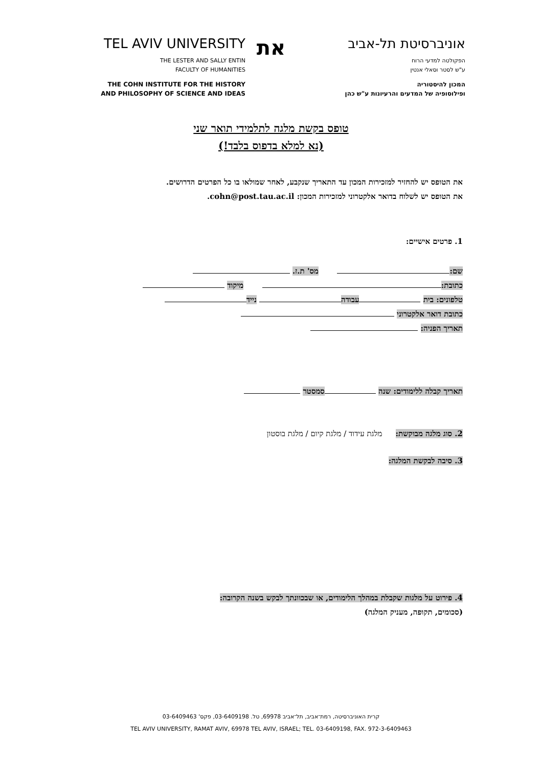TEL AVIV UNIVERSITY
THE LESTER AND SALLY ENTIN
FACULTY OF HUMANITIES
THE COHN INSTITUTE FOR THE HISTORY
AND PHILOSOPHY OF SCIENCE AND IDEAS
את
אוניברסיטת תל-אביב
הפקולטה למדעי הרוח
ע"ש לסטר וסאלי אנטין
המכון להיסטוריה
ופילוסופיה של המדעים והרעיונות ע"ש כהן
טופס בקשת מלגה לתלמידי תואר שני
(נא למלא בדפוס בלבד!)
את הטופס יש להחזיר למזכירות המכון עד התאריך שנקבע, לאחר שמולאו בו כל הפרטים הדרושים.
את הטופס יש לשלוח בדואר אלקטרוני למזכירות המכון: cohn@post.tau.ac.il.
1. פרטים אישיים:
שם: מס' ת.ז.
כתובת: מיקוד
טלפונים: בית עבודה נייד
כתובת דואר אלקטרוני
תאריך הפניה:
תאריך קבלה ללימודים: שנה סמסטר
2. סוג מלגה מבוקשת: מלגת עידוד / מלגת קיום / מלגת בוסטון
3. סיבה לבקשת המלגה:
4. פירוט על מלגות שקבלת במהלך הלימודים, או שבכוונתך לבקש בשנה הקרובה:
(סכומים, תקופה, מעניק המלגה)
קרית האוניברסיטה, רמת־אביב, תל־אביב 69978, טל. 03-6409198, פקס' 03-6409463
TEL AVIV UNIVERSITY, RAMAT AVIV, 69978 TEL AVIV, ISRAEL; TEL. 03-6409198, FAX. 972-3-6409463